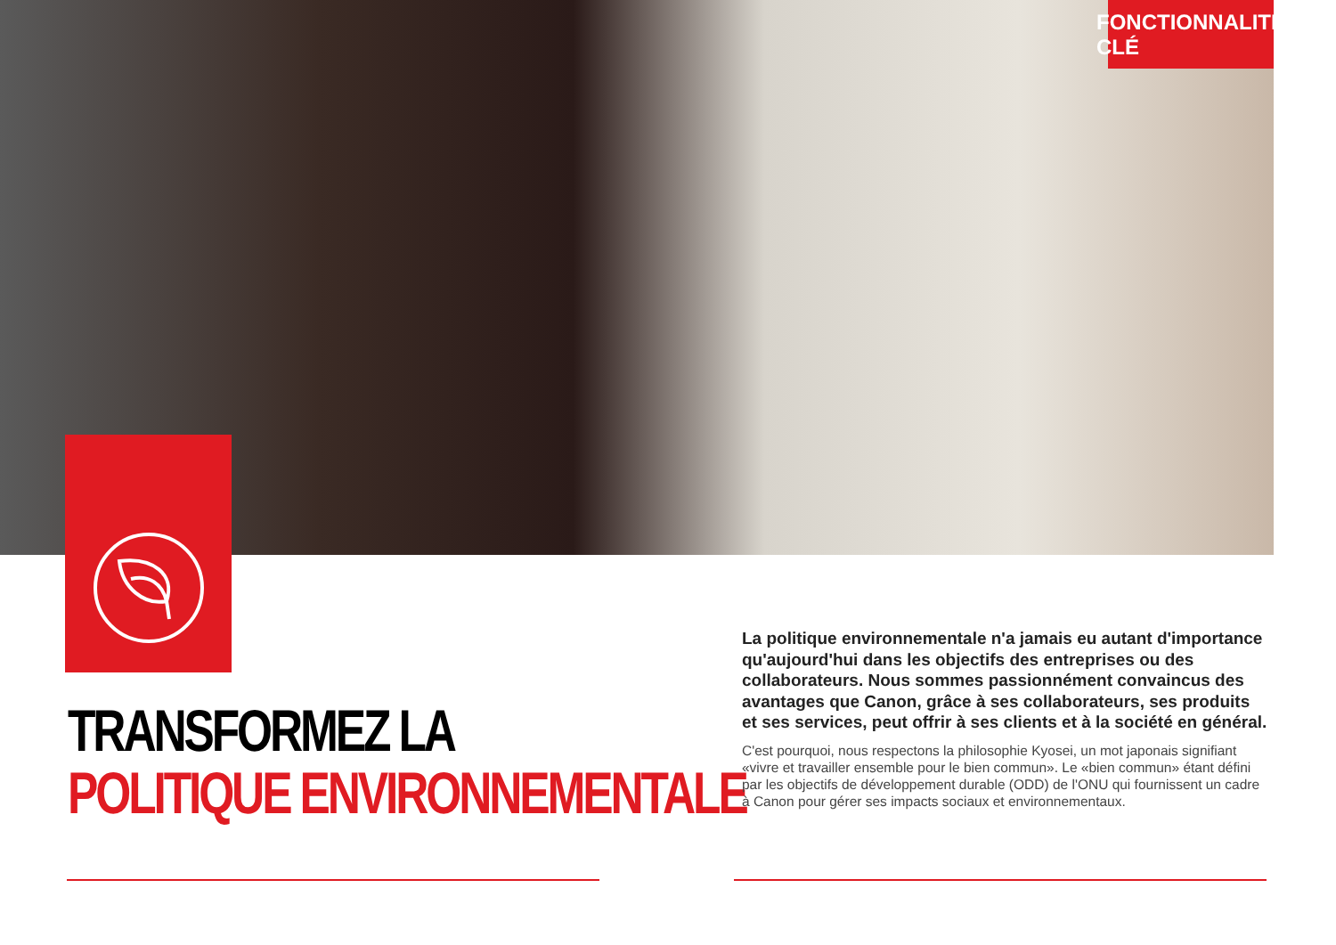FONCTIONNALITÉ CLÉ
TRANSFORMEZ LA
POLITIQUE ENVIRONNEMENTALE
La politique environnementale n'a jamais eu autant d'importance qu'aujourd'hui dans les objectifs des entreprises ou des collaborateurs. Nous sommes passionnément convaincus des avantages que Canon, grâce à ses collaborateurs, ses produits et ses services, peut offrir à ses clients et à la société en général.
C'est pourquoi, nous respectons la philosophie Kyosei, un mot japonais signifiant «vivre et travailler ensemble pour le bien commun». Le «bien commun» étant défini par les objectifs de développement durable (ODD) de l'ONU qui fournissent un cadre à Canon pour gérer ses impacts sociaux et environnementaux.